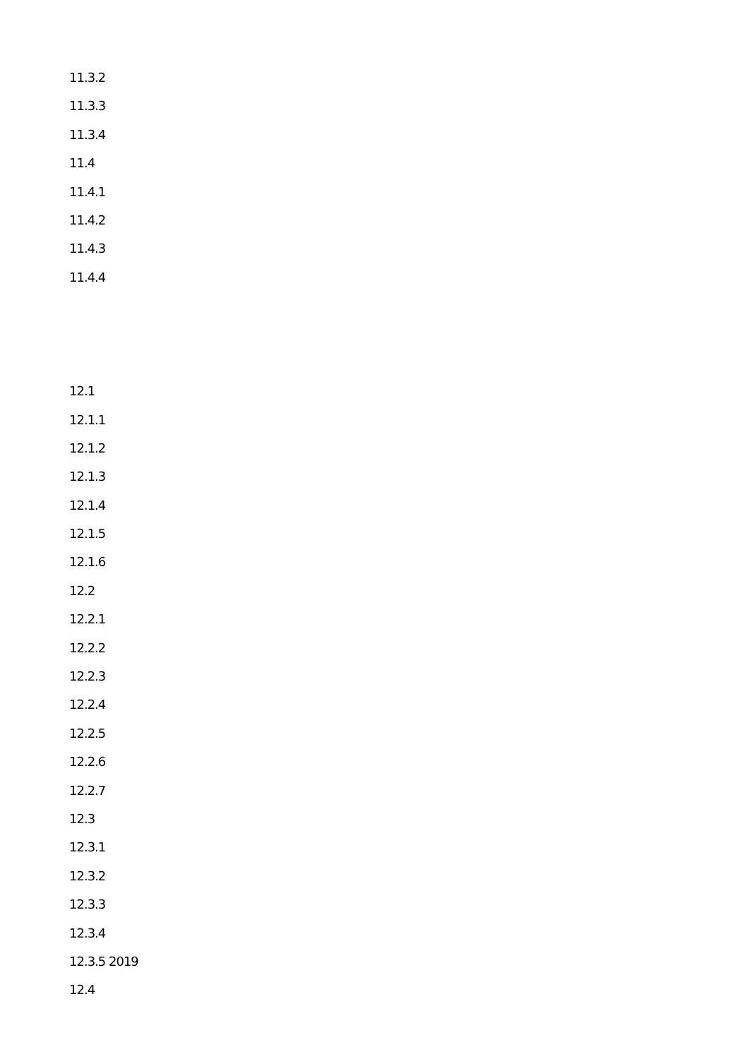11.3.2
11.3.3
11.3.4
11.4
11.4.1
11.4.2
11.4.3
11.4.4
12.1
12.1.1
12.1.2
12.1.3
12.1.4
12.1.5
12.1.6
12.2
12.2.1
12.2.2
12.2.3
12.2.4
12.2.5
12.2.6
12.2.7
12.3
12.3.1
12.3.2
12.3.3
12.3.4
12.3.5 2019
12.4